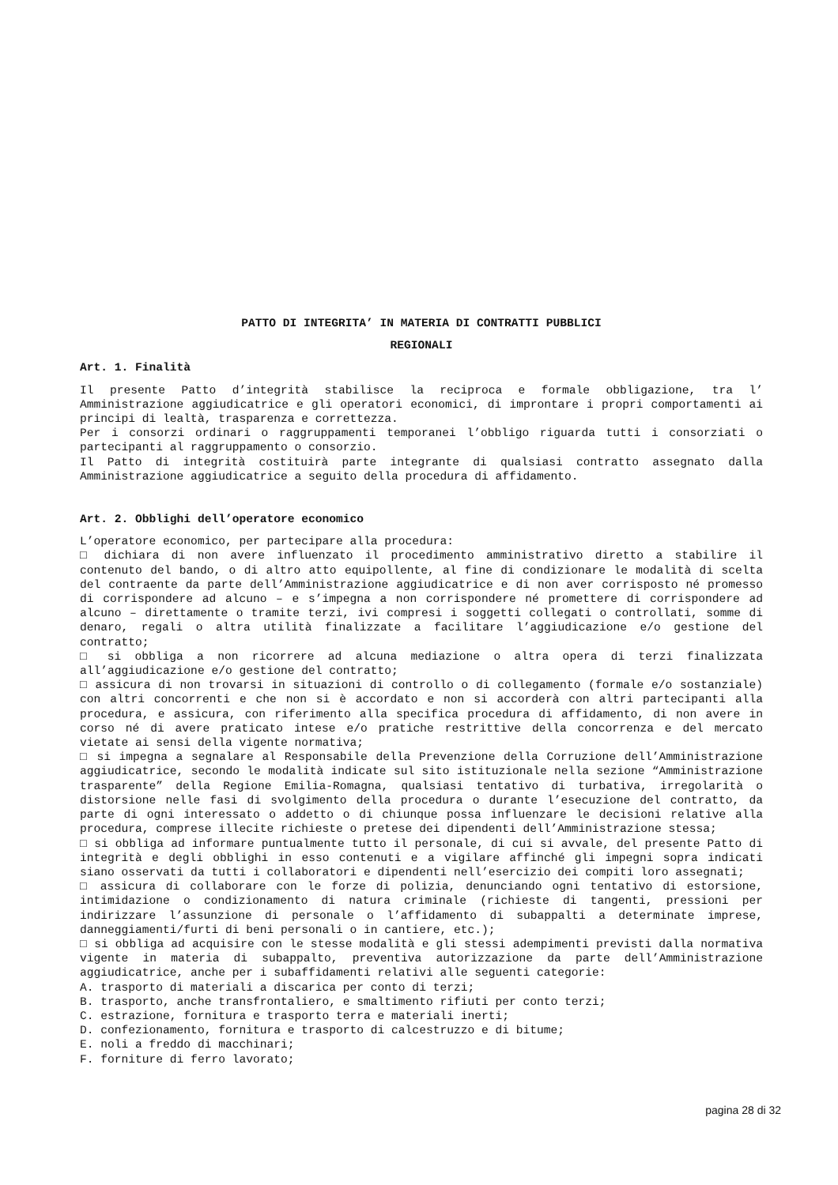PATTO DI INTEGRITA’ IN MATERIA DI CONTRATTI PUBBLICI
REGIONALI
Art. 1. Finalità
Il presente Patto d’integrità stabilisce la reciproca e formale obbligazione, tra l’ Amministrazione aggiudicatrice e gli operatori economici, di improntare i propri comportamenti ai principi di lealtà, trasparenza e correttezza.
Per i consorzi ordinari o raggruppamenti temporanei l’obbligo riguarda tutti i consorziati o partecipanti al raggruppamento o consorzio.
Il Patto di integrità costituirà parte integrante di qualsiasi contratto assegnato dalla Amministrazione aggiudicatrice a seguito della procedura di affidamento.
Art. 2. Obblighi dell’operatore economico
L’operatore economico, per partecipare alla procedura:
□ dichiara di non avere influenzato il procedimento amministrativo diretto a stabilire il contenuto del bando, o di altro atto equipollente, al fine di condizionare le modalità di scelta del contraente da parte dell’Amministrazione aggiudicatrice e di non aver corrisposto né promesso di corrispondere ad alcuno – e s’impegna a non corrispondere né promettere di corrispondere ad alcuno – direttamente o tramite terzi, ivi compresi i soggetti collegati o controllati, somme di denaro, regali o altra utilità finalizzate a facilitare l’aggiudicazione e/o gestione del contratto;
□ si obbliga a non ricorrere ad alcuna mediazione o altra opera di terzi finalizzata all’aggiudicazione e/o gestione del contratto;
□ assicura di non trovarsi in situazioni di controllo o di collegamento (formale e/o sostanziale) con altri concorrenti e che non si è accordato e non si accorderà con altri partecipanti alla procedura, e assicura, con riferimento alla specifica procedura di affidamento, di non avere in corso né di avere praticato intese e/o pratiche restrittive della concorrenza e del mercato vietate ai sensi della vigente normativa;
□ si impegna a segnalare al Responsabile della Prevenzione della Corruzione dell’Amministrazione aggiudicatrice, secondo le modalità indicate sul sito istituzionale nella sezione “Amministrazione trasparente” della Regione Emilia-Romagna, qualsiasi tentativo di turbativa, irregolarità o distorsione nelle fasi di svolgimento della procedura o durante l’esecuzione del contratto, da parte di ogni interessato o addetto o di chiunque possa influenzare le decisioni relative alla procedura, comprese illecite richieste o pretese dei dipendenti dell’Amministrazione stessa;
□ si obbliga ad informare puntualmente tutto il personale, di cui si avvale, del presente Patto di integrità e degli obblighi in esso contenuti e a vigilare affinché gli impegni sopra indicati siano osservati da tutti i collaboratori e dipendenti nell’esercizio dei compiti loro assegnati;
□ assicura di collaborare con le forze di polizia, denunciando ogni tentativo di estorsione, intimidazione o condizionamento di natura criminale (richieste di tangenti, pressioni per indirizzare l’assunzione di personale o l’affidamento di subappalti a determinate imprese, danneggiamenti/furti di beni personali o in cantiere, etc.);
□ si obbliga ad acquisire con le stesse modalità e gli stessi adempimenti previsti dalla normativa vigente in materia di subappalto, preventiva autorizzazione da parte dell’Amministrazione aggiudicatrice, anche per i subaffidamenti relativi alle seguenti categorie:
A. trasporto di materiali a discarica per conto di terzi;
B. trasporto, anche transfrontaliero, e smaltimento rifiuti per conto terzi;
C. estrazione, fornitura e trasporto terra e materiali inerti;
D. confezionamento, fornitura e trasporto di calcestruzzo e di bitume;
E. noli a freddo di macchinari;
F. forniture di ferro lavorato;
pagina 28 di 32